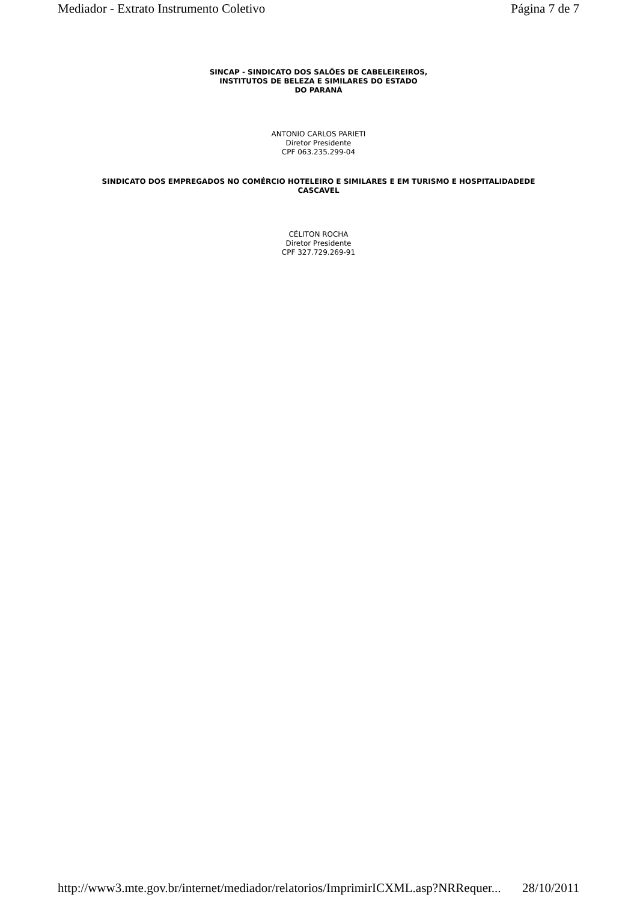Mediador - Extrato Instrumento Coletivo Página 7 de 7
SINCAP - SINDICATO DOS SALÕES DE CABELEIREIROS,
INSTITUTOS DE BELEZA E SIMILARES DO ESTADO
DO PARANÁ
ANTONIO CARLOS PARIETI
Diretor Presidente
CPF 063.235.299-04
SINDICATO DOS EMPREGADOS NO COMÉRCIO HOTELEIRO E SIMILARES E EM TURISMO E HOSPITALIDADEDE
CASCAVEL
CÉLITON ROCHA
Diretor Presidente
CPF 327.729.269-91
http://www3.mte.gov.br/internet/mediador/relatorios/ImprimirICXML.asp?NRRequer... 28/10/2011